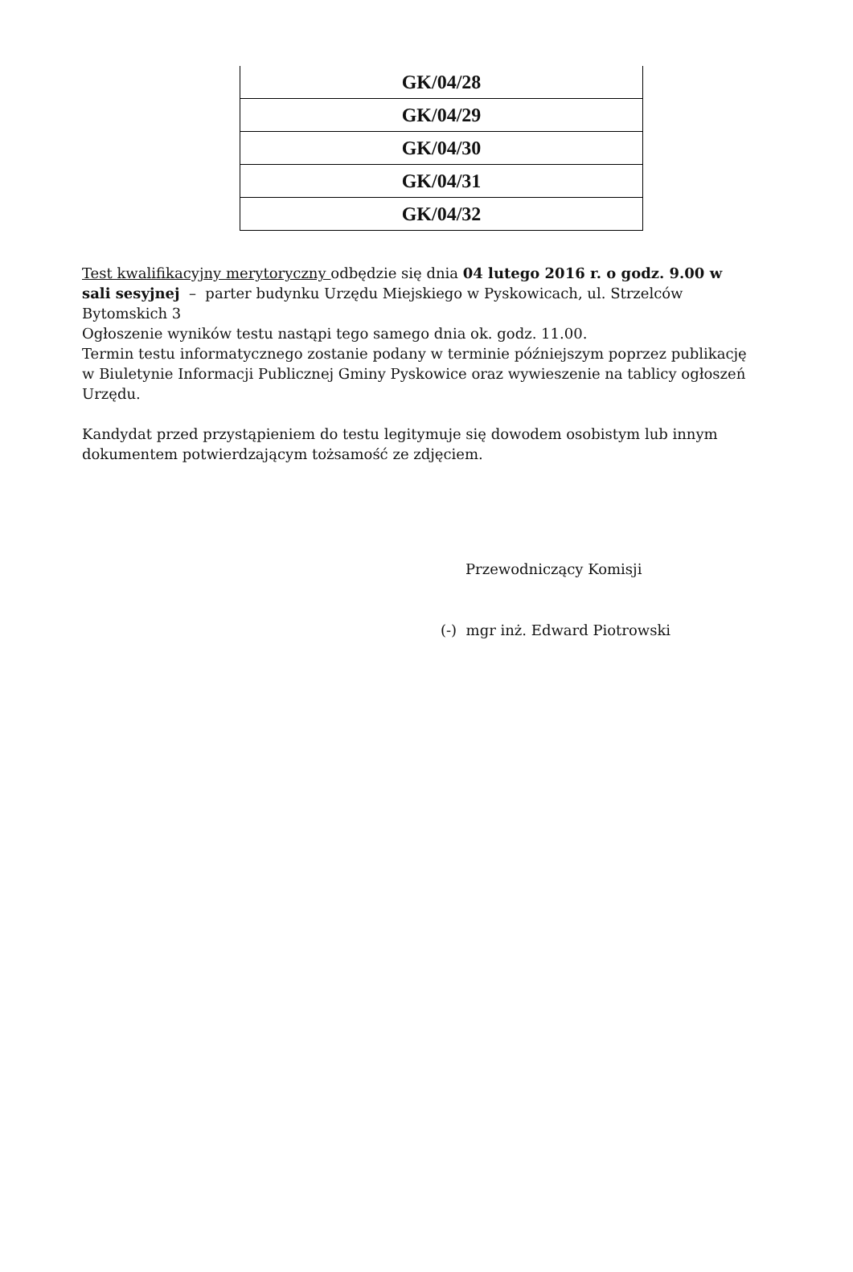| GK/04/28 |
| GK/04/29 |
| GK/04/30 |
| GK/04/31 |
| GK/04/32 |
Test kwalifikacyjny merytoryczny odbędzie się dnia 04 lutego 2016 r. o godz. 9.00 w sali sesyjnej – parter budynku Urzędu Miejskiego w Pyskowicach, ul. Strzelców Bytomskich 3
Ogłoszenie wyników testu nastąpi tego samego dnia ok. godz. 11.00.
Termin testu informatycznego zostanie podany w terminie późniejszym poprzez publikację w Biuletynie Informacji Publicznej Gminy Pyskowice oraz wywieszenie na tablicy ogłoszeń Urzędu.
Kandydat przed przystąpieniem do testu legitymuje się dowodem osobistym lub innym dokumentem potwierdzającym tożsamość ze zdjęciem.
Przewodniczący Komisji
(-) mgr inż. Edward Piotrowski